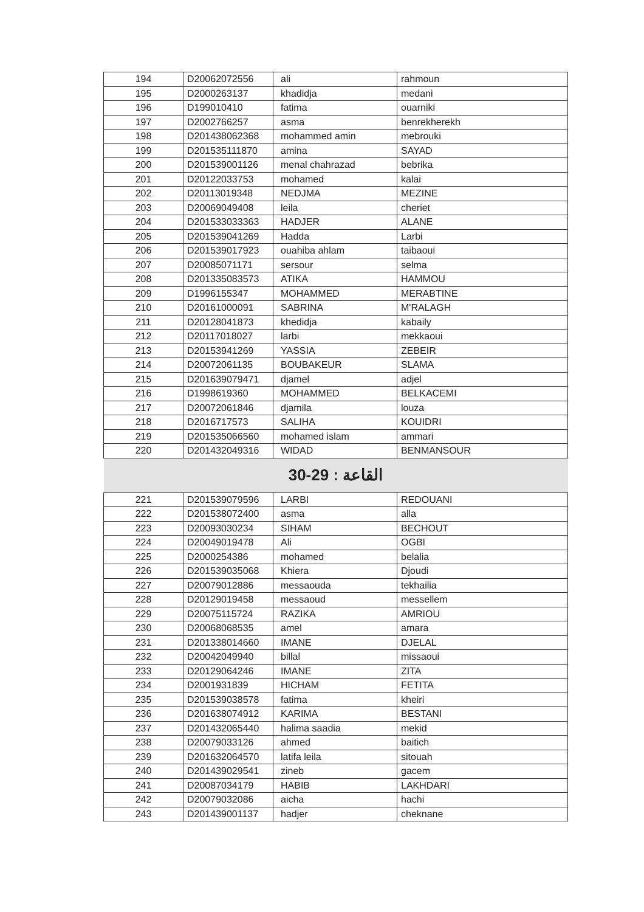| 194 | D20062072556 | ali | rahmoun |
| 195 | D2000263137 | khadidja | medani |
| 196 | D199010410 | fatima | ouarniki |
| 197 | D2002766257 | asma | benrekherekh |
| 198 | D201438062368 | mohammed amin | mebrouki |
| 199 | D201535111870 | amina | SAYAD |
| 200 | D201539001126 | menal chahrazad | bebrika |
| 201 | D20122033753 | mohamed | kalai |
| 202 | D20113019348 | NEDJMA | MEZINE |
| 203 | D20069049408 | leila | cheriet |
| 204 | D201533033363 | HADJER | ALANE |
| 205 | D201539041269 | Hadda | Larbi |
| 206 | D201539017923 | ouahiba ahlam | taibaoui |
| 207 | D20085071171 | sersour | selma |
| 208 | D201335083573 | ATIKA | HAMMOU |
| 209 | D1996155347 | MOHAMMED | MERABTINE |
| 210 | D20161000091 | SABRINA | M'RALAGH |
| 211 | D20128041873 | khedidja | kabaily |
| 212 | D20117018027 | larbi | mekkaoui |
| 213 | D20153941269 | YASSIA | ZEBEIR |
| 214 | D20072061135 | BOUBAKEUR | SLAMA |
| 215 | D201639079471 | djamel | adjel |
| 216 | D1998619360 | MOHAMMED | BELKACEMI |
| 217 | D20072061846 | djamila | louza |
| 218 | D2016717573 | SALIHA | KOUIDRI |
| 219 | D201535066560 | mohamed islam | ammari |
| 220 | D201432049316 | WIDAD | BENMANSOUR |
| القاعة : 29-30 | | | |
| 221 | D201539079596 | LARBI | REDOUANI |
| 222 | D201538072400 | asma | alla |
| 223 | D20093030234 | SIHAM | BECHOUT |
| 224 | D20049019478 | Ali | OGBI |
| 225 | D2000254386 | mohamed | belalia |
| 226 | D201539035068 | Khiera | Djoudi |
| 227 | D20079012886 | messaouda | tekhailia |
| 228 | D20129019458 | messaoud | messellem |
| 229 | D20075115724 | RAZIKA | AMRIOU |
| 230 | D20068068535 | amel | amara |
| 231 | D201338014660 | IMANE | DJELAL |
| 232 | D20042049940 | billal | missaoui |
| 233 | D20129064246 | IMANE | ZITA |
| 234 | D2001931839 | HICHAM | FETITA |
| 235 | D201539038578 | fatima | kheiri |
| 236 | D201638074912 | KARIMA | BESTANI |
| 237 | D201432065440 | halima saadia | mekid |
| 238 | D20079033126 | ahmed | baitich |
| 239 | D201632064570 | latifa leila | sitouah |
| 240 | D201439029541 | zineb | gacem |
| 241 | D20087034179 | HABIB | LAKHDARI |
| 242 | D20079032086 | aicha | hachi |
| 243 | D201439001137 | hadjer | cheknane |